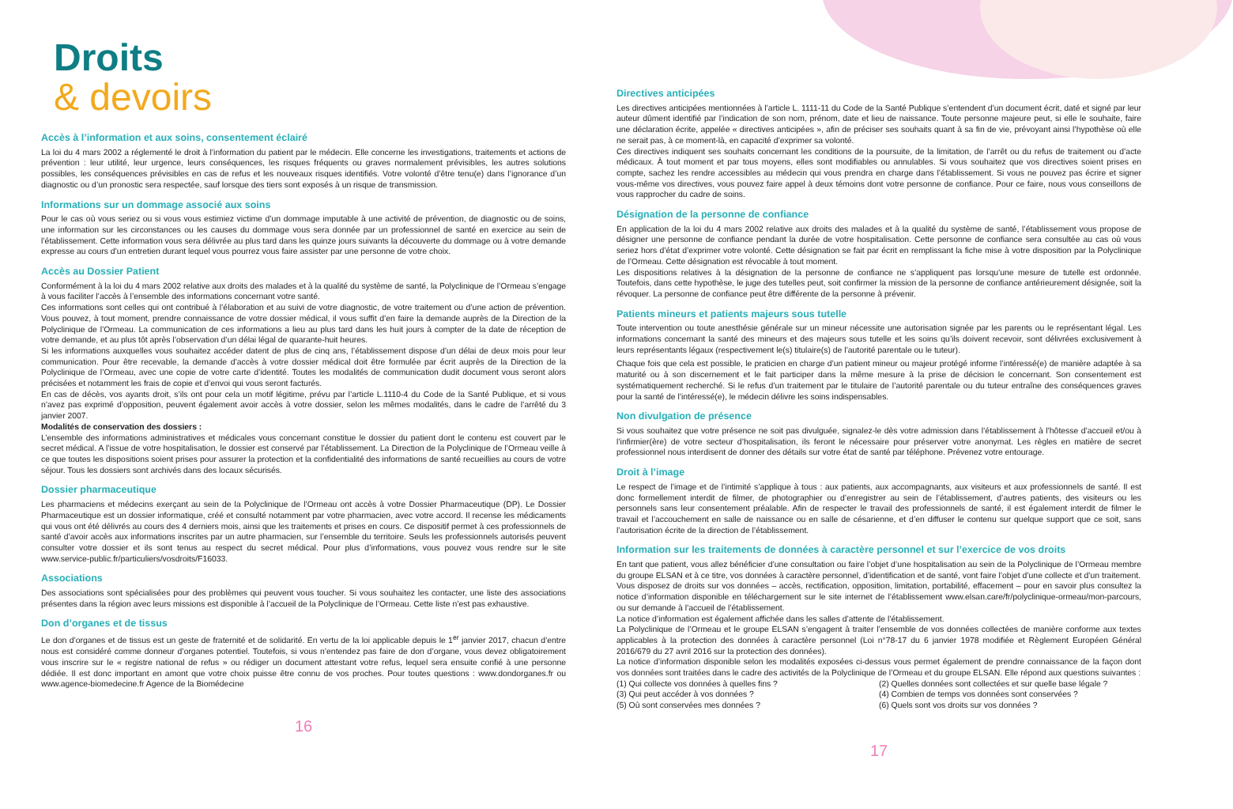Droits
& devoirs
Accès à l’information et aux soins, consentement éclairé
La loi du 4 mars 2002 a réglementé le droit à l’information du patient par le médecin. Elle concerne les investigations, traitements et actions de prévention : leur utilité, leur urgence, leurs conséquences, les risques fréquents ou graves normalement prévisibles, les autres solutions possibles, les conséquences prévisibles en cas de refus et les nouveaux risques identifiés. Votre volonté d’être tenu(e) dans l’ignorance d’un diagnostic ou d’un pronostic sera respectée, sauf lorsque des tiers sont exposés à un risque de transmission.
Informations sur un dommage associé aux soins
Pour le cas où vous seriez ou si vous vous estimiez victime d’un dommage imputable à une activité de prévention, de diagnostic ou de soins, une information sur les circonstances ou les causes du dommage vous sera donnée par un professionnel de santé en exercice au sein de l’établissement. Cette information vous sera délivrée au plus tard dans les quinze jours suivants la découverte du dommage ou à votre demande expresse au cours d’un entretien durant lequel vous pourrez vous faire assister par une personne de votre choix.
Accès au Dossier Patient
Conformément à la loi du 4 mars 2002 relative aux droits des malades et à la qualité du système de santé, la Polyclinique de l’Ormeau s’engage à vous faciliter l’accès à l’ensemble des informations concernant votre santé.
Ces informations sont celles qui ont contribué à l’élaboration et au suivi de votre diagnostic, de votre traitement ou d’une action de prévention. Vous pouvez, à tout moment, prendre connaissance de votre dossier médical, il vous suffit d’en faire la demande auprès de la Direction de la Polyclinique de l’Ormeau. La communication de ces informations a lieu au plus tard dans les huit jours à compter de la date de réception de votre demande, et au plus tôt après l’observation d’un délai légal de quarante-huit heures.
Si les informations auxquelles vous souhaitez accéder datent de plus de cinq ans, l’établissement dispose d’un délai de deux mois pour leur communication. Pour être recevable, la demande d’accès à votre dossier médical doit être formulée par écrit auprès de la Direction de la Polyclinique de l’Ormeau, avec une copie de votre carte d’identité. Toutes les modalités de communication dudit document vous seront alors précisées et notamment les frais de copie et d’envoi qui vous seront facturés.
En cas de décès, vos ayants droit, s’ils ont pour cela un motif légitime, prévu par l’article L.1110-4 du Code de la Santé Publique, et si vous n’avez pas exprimé d’opposition, peuvent également avoir accès à votre dossier, selon les mêmes modalités, dans le cadre de l’arrêté du 3 janvier 2007.
Modalités de conservation des dossiers :
L’ensemble des informations administratives et médicales vous concernant constitue le dossier du patient dont le contenu est couvert par le secret médical. A l’issue de votre hospitalisation, le dossier est conservé par l’établissement. La Direction de la Polyclinique de l’Ormeau veille à ce que toutes les dispositions soient prises pour assurer la protection et la confidentialité des informations de santé recueillies au cours de votre séjour. Tous les dossiers sont archivés dans des locaux sécurisés.
Dossier pharmaceutique
Les pharmaciens et médecins exerçant au sein de la Polyclinique de l’Ormeau ont accès à votre Dossier Pharmaceutique (DP). Le Dossier Pharmaceutique est un dossier informatique, créé et consulté notamment par votre pharmacien, avec votre accord. Il recense les médicaments qui vous ont été délivrés au cours des 4 derniers mois, ainsi que les traitements et prises en cours. Ce dispositif permet à ces professionnels de santé d’avoir accès aux informations inscrites par un autre pharmacien, sur l’ensemble du territoire. Seuls les professionnels autorisés peuvent consulter votre dossier et ils sont tenus au respect du secret médical. Pour plus d’informations, vous pouvez vous rendre sur le site www.service-public.fr/particuliers/vosdroits/F16033.
Associations
Des associations sont spécialisées pour des problèmes qui peuvent vous toucher. Si vous souhaitez les contacter, une liste des associations présentes dans la région avec leurs missions est disponible à l’accueil de la Polyclinique de l’Ormeau. Cette liste n’est pas exhaustive.
Don d’organes et de tissus
Le don d’organes et de tissus est un geste de fraternité et de solidarité. En vertu de la loi applicable depuis le 1<sup>er</sup> janvier 2017, chacun d’entre nous est considéré comme donneur d’organes potentiel. Toutefois, si vous n’entendez pas faire de don d’organe, vous devez obligatoirement vous inscrire sur le « registre national de refus » ou rédiger un document attestant votre refus, lequel sera ensuite confié à une personne dédiée. Il est donc important en amont que votre choix puisse être connu de vos proches. Pour toutes questions : www.dondorganes.fr ou www.agence-biomedecine.fr Agence de la Biomédecine
16
Directives anticipées
Les directives anticipées mentionnées à l’article L. 1111-11 du Code de la Santé Publique s’entendent d’un document écrit, daté et signé par leur auteur dûment identifié par l’indication de son nom, prénom, date et lieu de naissance. Toute personne majeure peut, si elle le souhaite, faire une déclaration écrite, appelée « directives anticipées », afin de préciser ses souhaits quant à sa fin de vie, prévoyant ainsi l’hypothèse où elle ne serait pas, à ce moment-là, en capacité d’exprimer sa volonté.
Ces directives indiquent ses souhaits concernant les conditions de la poursuite, de la limitation, de l’arrêt ou du refus de traitement ou d’acte médicaux. À tout moment et par tous moyens, elles sont modifiables ou annulables. Si vous souhaitez que vos directives soient prises en compte, sachez les rendre accessibles au médecin qui vous prendra en charge dans l’établissement. Si vous ne pouvez pas écrire et signer vous-même vos directives, vous pouvez faire appel à deux témoins dont votre personne de confiance. Pour ce faire, nous vous conseillons de vous rapprocher du cadre de soins.
Désignation de la personne de confiance
En application de la loi du 4 mars 2002 relative aux droits des malades et à la qualité du système de santé, l’établissement vous propose de désigner une personne de confiance pendant la durée de votre hospitalisation. Cette personne de confiance sera consultée au cas où vous seriez hors d’état d’exprimer votre volonté. Cette désignation se fait par écrit en remplissant la fiche mise à votre disposition par la Polyclinique de l’Ormeau. Cette désignation est révocable à tout moment.
Les dispositions relatives à la désignation de la personne de confiance ne s’appliquent pas lorsqu’une mesure de tutelle est ordonnée. Toutefois, dans cette hypothèse, le juge des tutelles peut, soit confirmer la mission de la personne de confiance antérieurement désignée, soit la révoquer. La personne de confiance peut être différente de la personne à prévenir.
Patients mineurs et patients majeurs sous tutelle
Toute intervention ou toute anesthésie générale sur un mineur nécessite une autorisation signée par les parents ou le représentant légal. Les informations concernant la santé des mineurs et des majeurs sous tutelle et les soins qu’ils doivent recevoir, sont délivrées exclusivement à leurs représentants légaux (respectivement le(s) titulaire(s) de l’autorité parentale ou le tuteur).
Chaque fois que cela est possible, le praticien en charge d’un patient mineur ou majeur protégé informe l’intéressé(e) de manière adaptée à sa maturité ou à son discernement et le fait participer dans la même mesure à la prise de décision le concernant. Son consentement est systématiquement recherché. Si le refus d’un traitement par le titulaire de l’autorité parentale ou du tuteur entraîne des conséquences graves pour la santé de l’intéressé(e), le médecin délivre les soins indispensables.
Non divulgation de présence
Si vous souhaitez que votre présence ne soit pas divulguée, signalez-le dès votre admission dans l’établissement à l’hôtesse d’accueil et/ou à l’infirmier(ère) de votre secteur d’hospitalisation, ils feront le nécessaire pour préserver votre anonymat. Les règles en matière de secret professionnel nous interdisent de donner des détails sur votre état de santé par téléphone. Prévenez votre entourage.
Droit à l’image
Le respect de l’image et de l’intimité s’applique à tous : aux patients, aux accompagnants, aux visiteurs et aux professionnels de santé. Il est donc formellement interdit de filmer, de photographier ou d’enregistrer au sein de l’établissement, d’autres patients, des visiteurs ou les personnels sans leur consentement préalable. Afin de respecter le travail des professionnels de santé, il est également interdit de filmer le travail et l’accouchement en salle de naissance ou en salle de césarienne, et d’en diffuser le contenu sur quelque support que ce soit, sans l’autorisation écrite de la direction de l’établissement.
Information sur les traitements de données à caractère personnel et sur l’exercice de vos droits
En tant que patient, vous allez bénéficier d’une consultation ou faire l’objet d’une hospitalisation au sein de la Polyclinique de l’Ormeau membre du groupe ELSAN et à ce titre, vos données à caractère personnel, d’identification et de santé, vont faire l’objet d’une collecte et d’un traitement.
Vous disposez de droits sur vos données – accès, rectification, opposition, limitation, portabilité, effacement – pour en savoir plus consultez la notice d’information disponible en téléchargement sur le site internet de l’établissement www.elsan.care/fr/polyclinique-ormeau/mon-parcours, ou sur demande à l’accueil de l’établissement.
La notice d’information est également affichée dans les salles d’attente de l’établissement.
La Polyclinique de l’Ormeau et le groupe ELSAN s’engagent à traiter l’ensemble de vos données collectées de manière conforme aux textes applicables à la protection des données à caractère personnel (Loi n°78-17 du 6 janvier 1978 modifiée et Règlement Européen Général 2016/679 du 27 avril 2016 sur la protection des données).
La notice d’information disponible selon les modalités exposées ci-dessus vous permet également de prendre connaissance de la façon dont vos données sont traitées dans le cadre des activités de la Polyclinique de l’Ormeau et du groupe ELSAN. Elle répond aux questions suivantes :
(1) Qui collecte vos données à quelles fins ?
(2) Quelles données sont collectées et sur quelle base légale ?
(3) Qui peut accéder à vos données ?
(4) Combien de temps vos données sont conservées ?
(5) Où sont conservées mes données ?
(6) Quels sont vos droits sur vos données ?
17